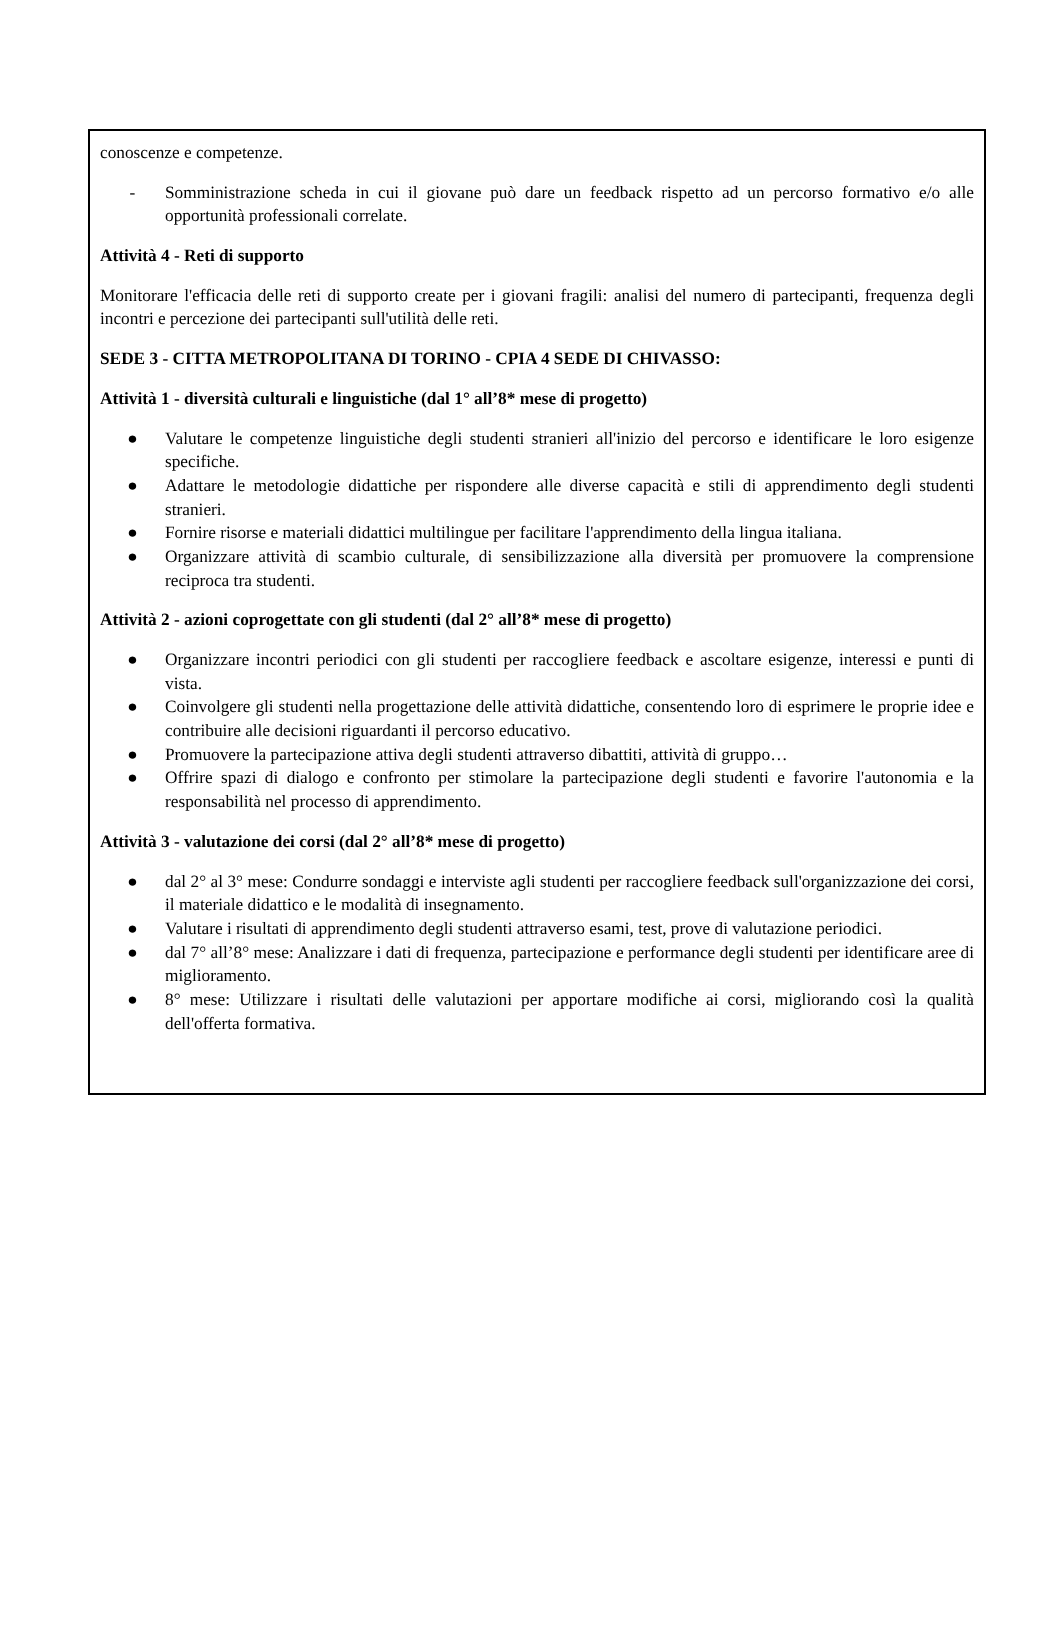conoscenze e competenze.
- Somministrazione scheda in cui il giovane può dare un feedback rispetto ad un percorso formativo e/o alle opportunità professionali correlate.
Attività 4 - Reti di supporto
Monitorare l'efficacia delle reti di supporto create per i giovani fragili: analisi del numero di partecipanti, frequenza degli incontri e percezione dei partecipanti sull'utilità delle reti.
SEDE 3 - CITTA METROPOLITANA DI TORINO - CPIA 4 SEDE DI CHIVASSO:
Attività 1 - diversità culturali e linguistiche (dal 1° all’8* mese di progetto)
● Valutare le competenze linguistiche degli studenti stranieri all'inizio del percorso e identificare le loro esigenze specifiche.
● Adattare le metodologie didattiche per rispondere alle diverse capacità e stili di apprendimento degli studenti stranieri.
● Fornire risorse e materiali didattici multilingue per facilitare l'apprendimento della lingua italiana.
● Organizzare attività di scambio culturale, di sensibilizzazione alla diversità per promuovere la comprensione reciproca tra studenti.
Attività 2 - azioni coprogettate con gli studenti (dal 2° all’8* mese di progetto)
● Organizzare incontri periodici con gli studenti per raccogliere feedback e ascoltare esigenze, interessi e punti di vista.
● Coinvolgere gli studenti nella progettazione delle attività didattiche, consentendo loro di esprimere le proprie idee e contribuire alle decisioni riguardanti il percorso educativo.
● Promuovere la partecipazione attiva degli studenti attraverso dibattiti, attività di gruppo…
● Offrire spazi di dialogo e confronto per stimolare la partecipazione degli studenti e favorire l'autonomia e la responsabilità nel processo di apprendimento.
Attività 3 - valutazione dei corsi (dal 2° all’8* mese di progetto)
● dal 2° al 3° mese: Condurre sondaggi e interviste agli studenti per raccogliere feedback sull'organizzazione dei corsi, il materiale didattico e le modalità di insegnamento.
● Valutare i risultati di apprendimento degli studenti attraverso esami, test, prove di valutazione periodici.
● dal 7° all’8° mese: Analizzare i dati di frequenza, partecipazione e performance degli studenti per identificare aree di miglioramento.
● 8° mese: Utilizzare i risultati delle valutazioni per apportare modifiche ai corsi, migliorando così la qualità dell'offerta formativa.